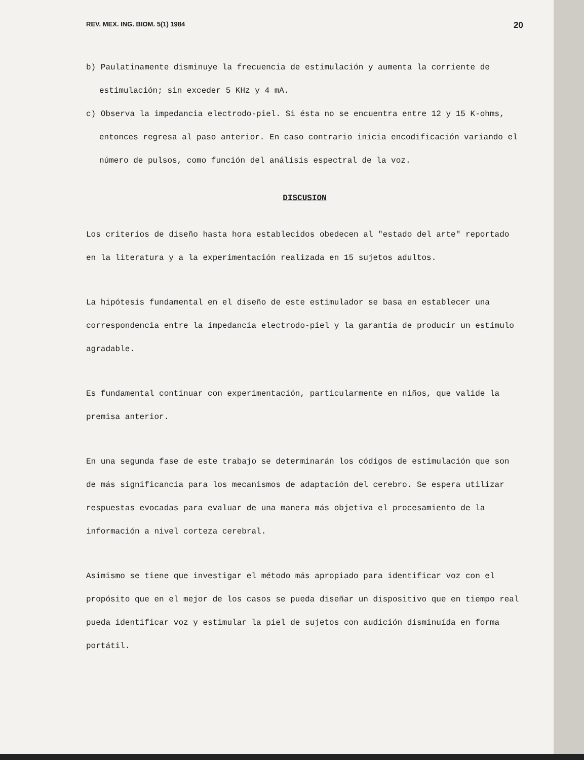REV. MEX. ING. BIOM. 5(1) 1984 20
b) Paulatinamente disminuye la frecuencia de estimulación y aumenta la corriente de estimulación; sin exceder 5 KHz y 4 mA.
c) Observa la impedancia electrodo-piel. Si ésta no se encuentra entre 12 y 15 K-ohms, entonces regresa al paso anterior. En caso contrario inicia encodificación variando el número de pulsos, como función del análisis espectral de la voz.
DISCUSION
Los criterios de diseño hasta hora establecidos obedecen al "estado del arte" reportado en la literatura y a la experimentación realizada en 15 sujetos adultos.
La hipótesis fundamental en el diseño de este estimulador se basa en establecer una correspondencia entre la impedancia electrodo-piel y la garantía de producir un estímulo agradable.
Es fundamental continuar con experimentación, particularmente en niños, que valide la premisa anterior.
En una segunda fase de este trabajo se determinarán los códigos de estimulación que son de más significancia para los mecanismos de adaptación del cerebro. Se espera utilizar respuestas evocadas para evaluar de una manera más objetiva el procesamiento de la información a nivel corteza cerebral.
Asimismo se tiene que investigar el método más apropiado para identificar voz con el propósito que en el mejor de los casos se pueda diseñar un dispositivo que en tiempo real pueda identificar voz y estimular la piel de sujetos con audición disminuída en forma portátil.